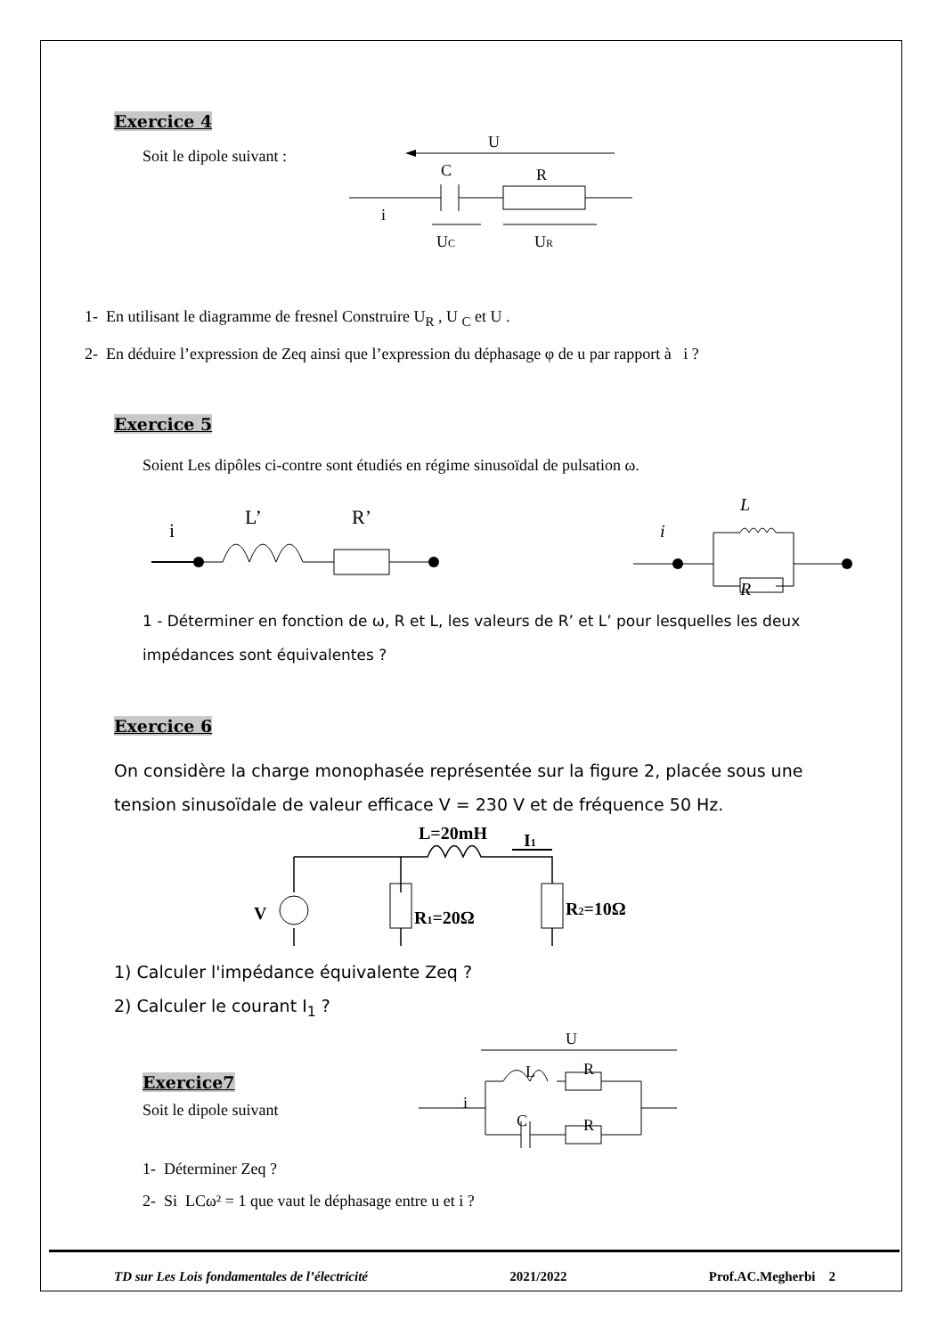Exercice 4
Soit le dipole suivant :
U
C
R
i
UC
UR
1- En utilisant le diagramme de fresnel Construire U<sub>R</sub> , U <sub>C</sub> et U .
2- En déduire l’expression de Zeq ainsi que l’expression du déphasage φ de u par rapport à i ?
Exercice 5
Soient Les dipôles ci-contre sont étudiés en régime sinusoïdal de pulsation ω.
i
L’
R’
L
R
i
1 - Déterminer en fonction de ω, R et L, les valeurs de R’ et L’ pour lesquelles les deux impédances sont équivalentes ?
Exercice 6
On considère la charge monophasée représentée sur la figure 2, placée sous une tension sinusoïdale de valeur efficace V = 230 V et de fréquence 50 Hz.
L=20mH
I1
V
R1=20Ω
R2=10Ω
1) Calculer l'impédance équivalente Zeq ?
2) Calculer le courant I<sub>1</sub> ?
Exercice7
Soit le dipole suivant
U
L
R
i
C
R
1- Déterminer Zeq ?
2- Si LCω² = 1 que vaut le déphasage entre u et i ?
TD sur Les Lois fondamentales de l’électricité 2021/2022 Prof.AC.Megherbi 2